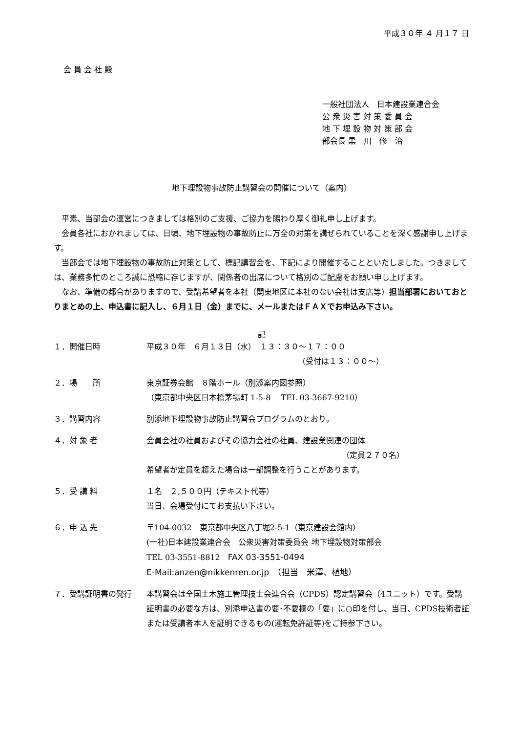平成３０年 ４ 月１７ 日
会 員 会 社 殿
一般社団法人　日本建設業連合会
公 衆 災 害 対 策 委 員 会
地 下 埋 設 物 対 策 部 会
部会長 黒　川　修　治
地下埋設物事故防止講習会の開催について（案内）
　平素、当部会の運営につきましては格別のご支援、ご協力を賜わり厚く御礼申し上げます。
　会員各社におかれましては、日頃、地下埋設物の事故防止に万全の対策を講ぜられていることを深く感謝申し上げます。
　当部会では地下埋設物の事故防止対策として、標記講習会を、下記により開催することといたしました。つきましては、業務多忙のところ誠に恐縮に存じますが、関係者の出席について格別のご配慮をお願い申し上げます。
　なお、準備の都合がありますので、受講希望者を本社（関東地区に本社のない会社は支店等）担当部署においておとりまとめの上、申込書に記入し、６月１日（金）までに、メールまたはＦＡＸでお申込み下さい。
記
１．開催日時 平成３０年　６月１３日（水）　１３：３０～１７：００
（受付は１３：００～）
２．場　　所 東京証券会館　８階ホール（別添案内図参照）
（東京都中央区日本橋茅場町 1-5-8　 TEL 03-3667-9210）
３．講習内容 別添地下埋設物事故防止講習会プログラムのとおり。
４．対 象 者 会員会社の社員およびその協力会社の社員、建設業関連の団体
（定員２７０名）
希望者が定員を超えた場合は一部調整を行うことがあります。
５．受 講 料 １名　２,５００円（テキスト代等）
当日、会場受付にてお支払い下さい。
６．申 込 先 〒104-0032　東京都中央区八丁堀2-5-1（東京建設会館内）
(一社)日本建設業連合会　公衆災害対策委員会 地下埋設物対策部会
TEL 03-3551-8812　FAX 03-3551-0494
E-Mail:anzen@nikkenren.or.jp　（担当　米澤、植地）
７．受講証明書の発行 本講習会は全国土木施工管理技士会連合会（CPDS）認定講習会（4ユニット）です。受講証明書の必要な方は、別添申込書の要･不要欄の「要」に○印を付し、当日、CPDS技術者証または受講者本人を証明できるもの(運転免許証等)をご持参下さい。